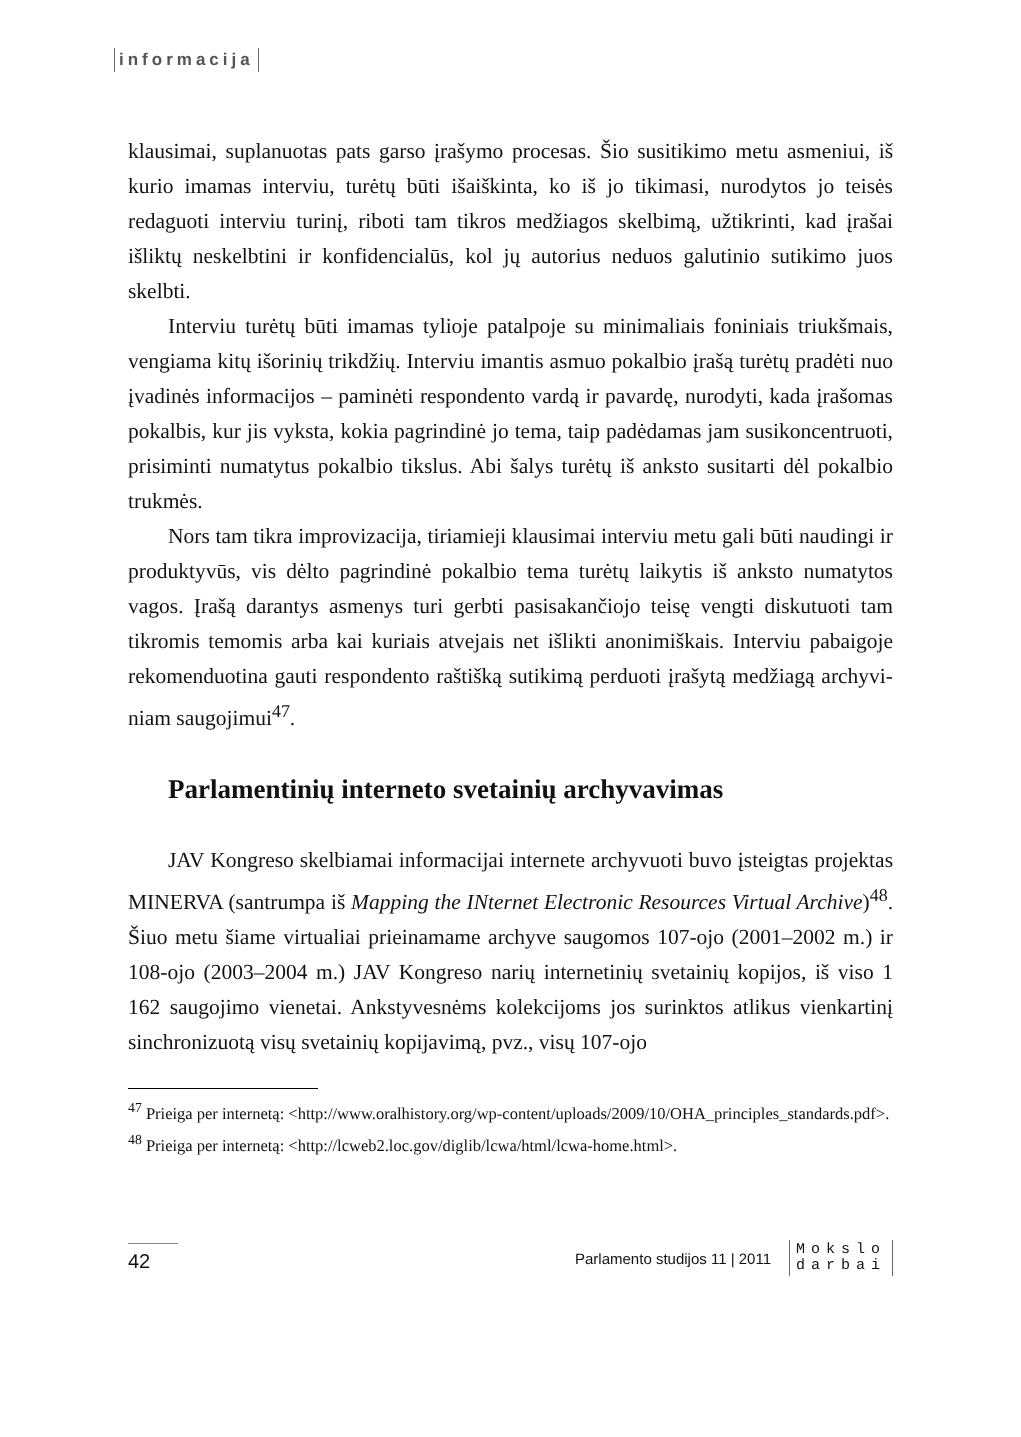informacija
klausimai, suplanuotas pats garso įrašymo procesas. Šio susitikimo metu asmeniui, iš kurio imamas interviu, turėtų būti išaiškinta, ko iš jo tikima­si, nurodytos jo teisės redaguoti interviu turinį, riboti tam tikros medžia­gos skelbimą, užtikrinti, kad įrašai išliktų neskelbtini ir konfidencialūs, kol jų autorius neduos galutinio sutikimo juos skelbti.
Interviu turėtų būti imamas tylioje patalpoje su minimaliais foniniais triukšmais, vengiama kitų išorinių trikdžių. Interviu imantis asmuo po­kalbio įrašą turėtų pradėti nuo įvadinės informacijos – paminėti respon­dento vardą ir pavardę, nurodyti, kada įrašomas pokalbis, kur jis vyksta, kokia pagrindinė jo tema, taip padėdamas jam susikoncentruoti, prisi­minti numatytus pokalbio tikslus. Abi šalys turėtų iš anksto susitarti dėl pokalbio trukmės.
Nors tam tikra improvizacija, tiriamieji klausimai interviu metu gali būti naudingi ir produktyvūs, vis dėlto pagrindinė pokalbio tema turėtų laikytis iš anksto numatytos vagos. Įrašą darantys asmenys turi gerbti pasisakančiojo teisę vengti diskutuoti tam tikromis temomis arba kai ku­riais atvejais net išlikti anonimiškais. Interviu pabaigoje rekomenduotina gauti respondento raštišką sutikimą perduoti įrašytą medžiagą archyvi­niam saugojimui<sup>47</sup>.
Parlamentinių interneto svetainių archyvavimas
JAV Kongreso skelbiamai informacijai internete archyvuoti buvo įsteigtas projektas MINERVA (santrumpa iš Mapping the INternet Electronic Resources Virtual Archive)<sup>48</sup>. Šiuo metu šiame virtualiai priei­namame archyve saugomos 107-ojo (2001–2002 m.) ir 108-ojo (2003–2004 m.) JAV Kongreso narių internetinių svetainių kopijos, iš viso 1 162 saugojimo vienetai. Ankstyvesnėms kolekcijoms jos surinktos atlikus vienkartinį sinchronizuotą visų svetainių kopijavimą, pvz., visų 107-ojo
<sup>47</sup> Prieiga per internetą: <http://www.oralhistory.org/wp-content/uploads/2009/10/OHA_principles_standards.pdf>.
<sup>48</sup> Prieiga per internetą: <http://lcweb2.loc.gov/diglib/lcwa/html/lcwa-home.html>.
42
Parlamento studijos 11 | 2011
Mokslo
darbai